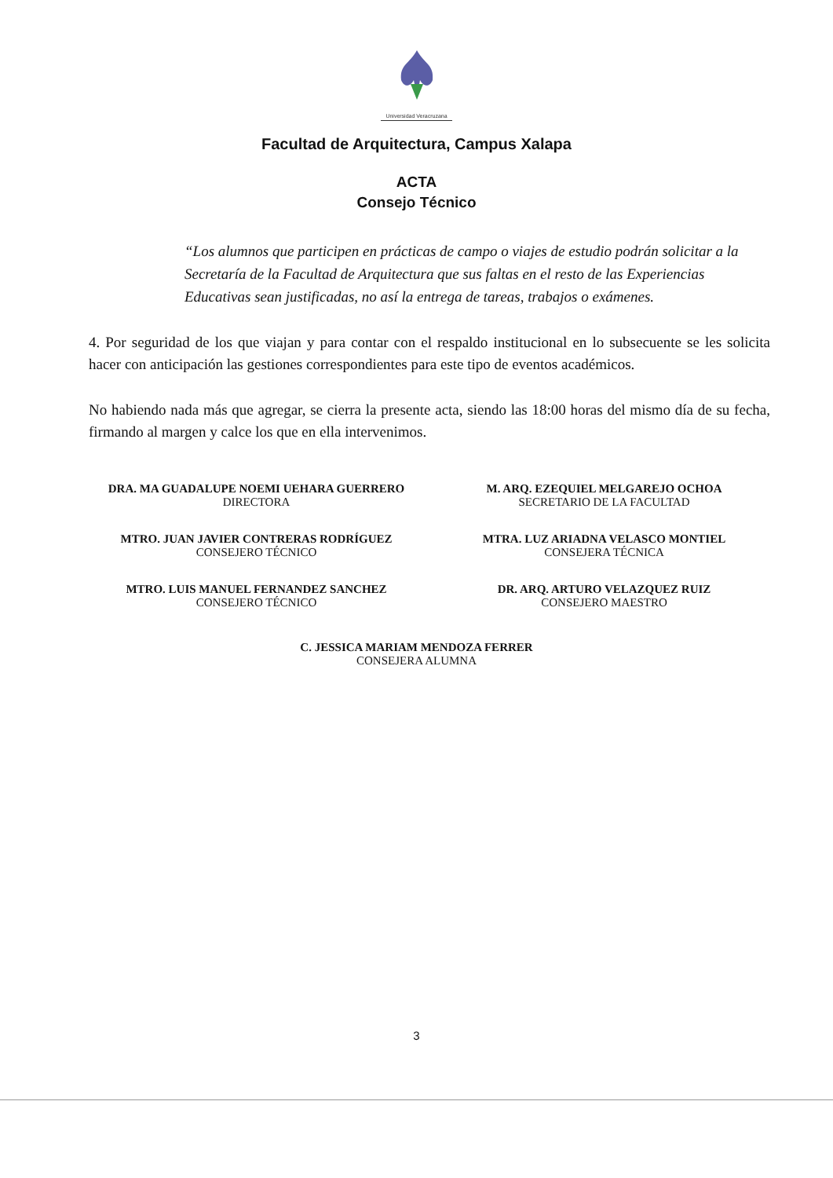Universidad Veracruzana
Facultad de Arquitectura, Campus Xalapa
ACTA
Consejo Técnico
“Los alumnos que participen en prácticas de campo o viajes de estudio podrán solicitar a la Secretaría de la Facultad de Arquitectura que sus faltas en el resto de las Experiencias Educativas sean justificadas, no así la entrega de tareas, trabajos o exámenes.
4. Por seguridad de los que viajan y para contar con el respaldo institucional en lo subsecuente se les solicita hacer con anticipación las gestiones correspondientes para este tipo de eventos académicos.
No habiendo nada más que agregar, se cierra la presente acta, siendo las 18:00 horas del mismo día de su fecha, firmando al margen y calce los que en ella intervenimos.
DRA. MA GUADALUPE NOEMI UEHARA GUERRERO
DIRECTORA
M. ARQ. EZEQUIEL MELGAREJO OCHOA
SECRETARIO DE LA FACULTAD
MTRO. JUAN JAVIER CONTRERAS RODRÍGUEZ
CONSEJERO TÉCNICO
MTRA. LUZ ARIADNA VELASCO MONTIEL
CONSEJERA TÉCNICA
MTRO. LUIS MANUEL FERNANDEZ SANCHEZ
CONSEJERO TÉCNICO
DR. ARQ. ARTURO VELAZQUEZ RUIZ
CONSEJERO MAESTRO
C. JESSICA MARIAM MENDOZA FERRER
CONSEJERA ALUMNA
3